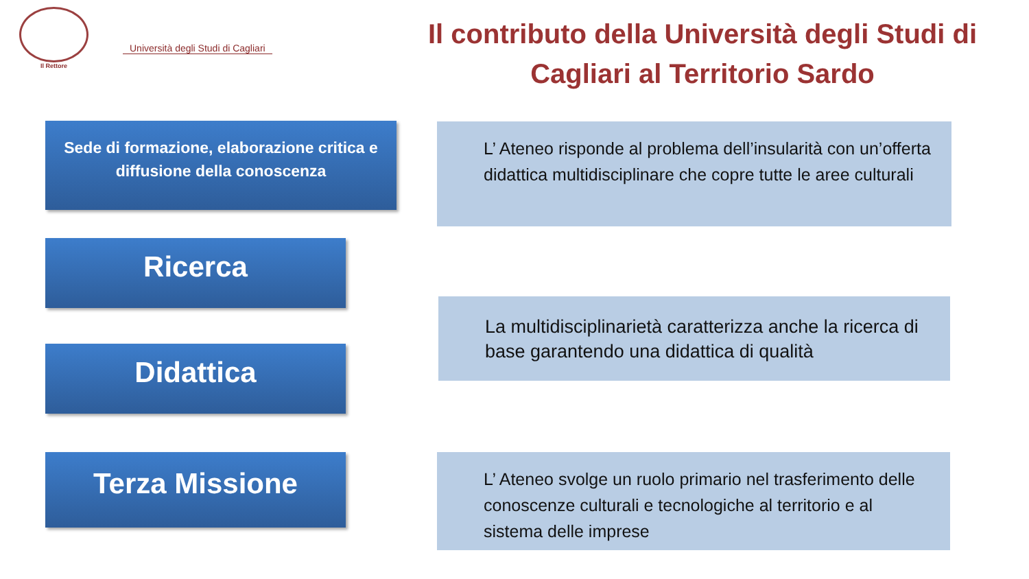Il Rettore
Università degli Studi di Cagliari
Il contributo della Università degli Studi di Cagliari al Territorio Sardo
Sede di formazione, elaborazione critica e diffusione della conoscenza
L’ Ateneo risponde al problema dell’insularità con un’offerta didattica multidisciplinare che copre tutte le aree culturali
Ricerca
La multidisciplinarietà caratterizza anche la ricerca di base garantendo una didattica di qualità
Didattica
Terza Missione
L’ Ateneo svolge un ruolo primario nel trasferimento delle conoscenze culturali e tecnologiche al territorio e al sistema delle imprese